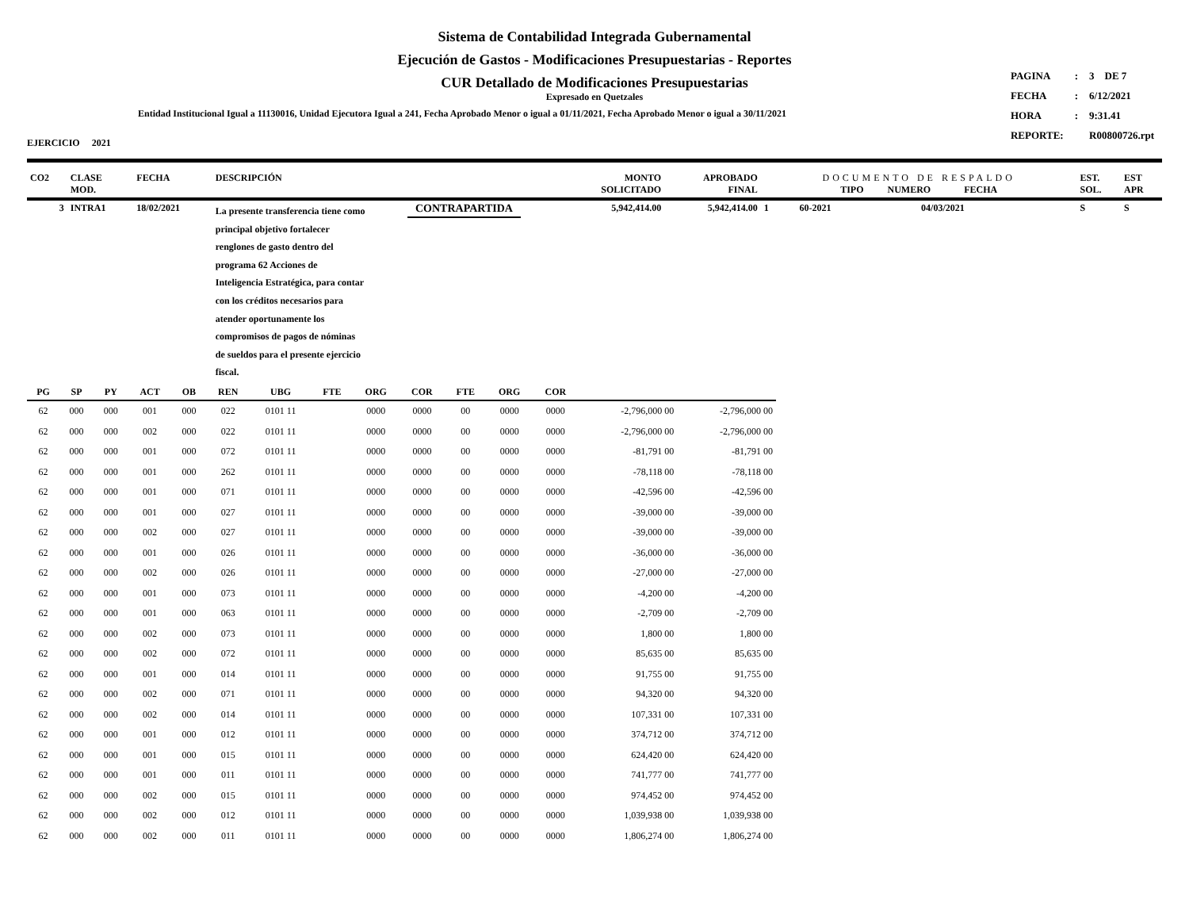Sistema de Contabilidad Integrada Gubernamental
Ejecución de Gastos - Modificaciones Presupuestarias - Reportes
CUR Detallado de Modificaciones Presupuestarias
Expresado en Quetzales
Entidad Institucional Igual a 11130016, Unidad Ejecutora Igual a 241, Fecha Aprobado Menor o igual a 01/11/2021, Fecha Aprobado Menor o igual a 30/11/2021
| PAGINA | : | 3 DE 7 |
| FECHA | : | 6/12/2021 |
| HORA | : | 9:31.41 |
| REPORTE: | | R00800726.rpt |
EJERCICIO 2021
| CO2 | CLASE MOD. | FECHA | DESCRIPCIÓN | | MONTO SOLICITADO | APROBADO FINAL | DOCUMENTO DE RESPALDO TIPO NUMERO FECHA | | | EST. SOL. | EST APR |
| --- | --- | --- | --- | --- | --- | --- | --- | --- | --- | --- | --- |
| 3 | INTRA1 | 18/02/2021 | La presente transferencia tiene como principal objetivo fortalecer renglones de gasto dentro del programa 62 Acciones de Inteligencia Estratégica, para contar con los créditos necesarios para atender oportunamente los compromisos de pagos de nóminas de sueldos para el presente ejercicio fiscal. | CONTRAPARTIDA | 5,942,414.00 | 5,942,414.00 | 1 | 60-2021 | 04/03/2021 | S | S |
| PG | SP | PY | ACT | OB | REN | UBG | FTE | ORG | COR | FTE | ORG | COR | | |
| --- | --- | --- | --- | --- | --- | --- | --- | --- | --- | --- | --- | --- | --- | --- |
| 62 | 000 | 000 | 001 | 000 | 022 | 0101 11 | | 0000 | 0000 | 00 | 0000 | 0000 | -2,796,000 00 | -2,796,000 00 |
| 62 | 000 | 000 | 002 | 000 | 022 | 0101 11 | | 0000 | 0000 | 00 | 0000 | 0000 | -2,796,000 00 | -2,796,000 00 |
| 62 | 000 | 000 | 001 | 000 | 072 | 0101 11 | | 0000 | 0000 | 00 | 0000 | 0000 | -81,791 00 | -81,791 00 |
| 62 | 000 | 000 | 001 | 000 | 262 | 0101 11 | | 0000 | 0000 | 00 | 0000 | 0000 | -78,118 00 | -78,118 00 |
| 62 | 000 | 000 | 001 | 000 | 071 | 0101 11 | | 0000 | 0000 | 00 | 0000 | 0000 | -42,596 00 | -42,596 00 |
| 62 | 000 | 000 | 001 | 000 | 027 | 0101 11 | | 0000 | 0000 | 00 | 0000 | 0000 | -39,000 00 | -39,000 00 |
| 62 | 000 | 000 | 002 | 000 | 027 | 0101 11 | | 0000 | 0000 | 00 | 0000 | 0000 | -39,000 00 | -39,000 00 |
| 62 | 000 | 000 | 001 | 000 | 026 | 0101 11 | | 0000 | 0000 | 00 | 0000 | 0000 | -36,000 00 | -36,000 00 |
| 62 | 000 | 000 | 002 | 000 | 026 | 0101 11 | | 0000 | 0000 | 00 | 0000 | 0000 | -27,000 00 | -27,000 00 |
| 62 | 000 | 000 | 001 | 000 | 073 | 0101 11 | | 0000 | 0000 | 00 | 0000 | 0000 | -4,200 00 | -4,200 00 |
| 62 | 000 | 000 | 001 | 000 | 063 | 0101 11 | | 0000 | 0000 | 00 | 0000 | 0000 | -2,709 00 | -2,709 00 |
| 62 | 000 | 000 | 002 | 000 | 073 | 0101 11 | | 0000 | 0000 | 00 | 0000 | 0000 | 1,800 00 | 1,800 00 |
| 62 | 000 | 000 | 002 | 000 | 072 | 0101 11 | | 0000 | 0000 | 00 | 0000 | 0000 | 85,635 00 | 85,635 00 |
| 62 | 000 | 000 | 001 | 000 | 014 | 0101 11 | | 0000 | 0000 | 00 | 0000 | 0000 | 91,755 00 | 91,755 00 |
| 62 | 000 | 000 | 002 | 000 | 071 | 0101 11 | | 0000 | 0000 | 00 | 0000 | 0000 | 94,320 00 | 94,320 00 |
| 62 | 000 | 000 | 002 | 000 | 014 | 0101 11 | | 0000 | 0000 | 00 | 0000 | 0000 | 107,331 00 | 107,331 00 |
| 62 | 000 | 000 | 001 | 000 | 012 | 0101 11 | | 0000 | 0000 | 00 | 0000 | 0000 | 374,712 00 | 374,712 00 |
| 62 | 000 | 000 | 001 | 000 | 015 | 0101 11 | | 0000 | 0000 | 00 | 0000 | 0000 | 624,420 00 | 624,420 00 |
| 62 | 000 | 000 | 001 | 000 | 011 | 0101 11 | | 0000 | 0000 | 00 | 0000 | 0000 | 741,777 00 | 741,777 00 |
| 62 | 000 | 000 | 002 | 000 | 015 | 0101 11 | | 0000 | 0000 | 00 | 0000 | 0000 | 974,452 00 | 974,452 00 |
| 62 | 000 | 000 | 002 | 000 | 012 | 0101 11 | | 0000 | 0000 | 00 | 0000 | 0000 | 1,039,938 00 | 1,039,938 00 |
| 62 | 000 | 000 | 002 | 000 | 011 | 0101 11 | | 0000 | 0000 | 00 | 0000 | 0000 | 1,806,274 00 | 1,806,274 00 |